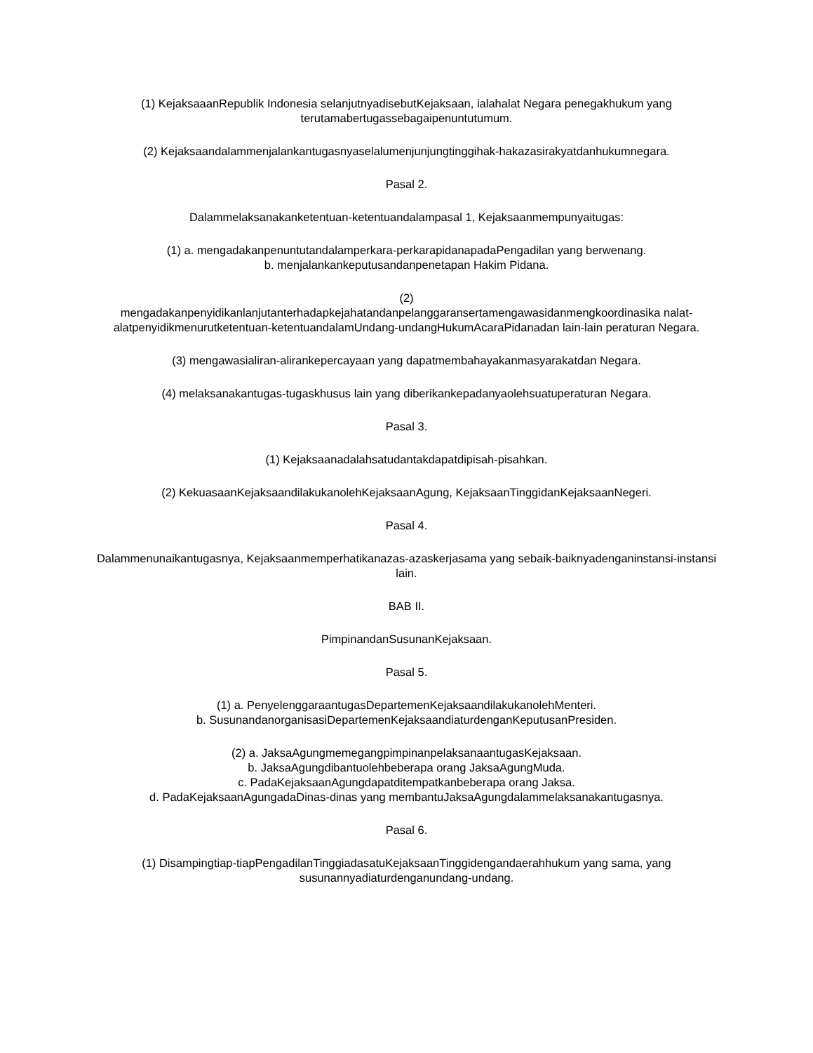(1) KejaksaaanRepublik Indonesia selanjutnyadisebutKejaksaan, ialahalat Negara penegakhukum yang terutamabertugassebagaipenuntutumum.
(2) Kejaksaandalammenjalankantugasnyaselalumenjunjungtinggihak-hakazasirakyatdanhukumnegara.
Pasal 2.
Dalammelaksanakanketentuan-ketentuandalampasal 1, Kejaksaanmempunyaitugas:
(1) a. mengadakanpenuntutandalamperkara-perkarapidanapadaPengadilan yang berwenang.
b. menjalankankeputusandanpenetapan Hakim Pidana.
(2)
mengadakanpenyidikanlanjutanterhadapkejahatandanpelanggaransertamengawasidanmengkoordinasika nalat-alatpenyidikmenurutketentuan-ketentuandalamUndang-undangHukumAcaraPidanadan lain-lain peraturan Negara.
(3) mengawasialiran-alirankepercayaan yang dapatmembahayakanmasyarakatdan Negara.
(4) melaksanakantugas-tugaskhusus lain yang diberikankepadanyaolehsuatuperaturan Negara.
Pasal 3.
(1) Kejaksaanadalahsatudantakdapatdipisah-pisahkan.
(2) KekuasaanKejaksaandilakukanolehKejaksaanAgung, KejaksaanTinggidanKejaksaanNegeri.
Pasal 4.
Dalammenunaikantugasnya, Kejaksaanmemperhatikanazas-azaskerjasama yang sebaik-baiknyadenganinstansi-instansi lain.
BAB II.
PimpinandanSusunanKejaksaan.
Pasal 5.
(1) a. PenyelenggaraantugasDepartemenKejaksaandilakukanolehMenteri.
b. SusunandanorganisasiDepartemenKejaksaandiaturdenganKeputusanPresiden.
(2) a. JaksaAgungmemegangpimpinanpelaksanaantugasKejaksaan.
b. JaksaAgungdibantuolehbeberapa orang JaksaAgungMuda.
c. PadaKejaksaanAgungdapatditempatkanbeberapa orang Jaksa.
d. PadaKejaksaanAgungadaDinas-dinas yang membantuJaksaAgungdalammelaksanakantugasnya.
Pasal 6.
(1) Disampingtiap-tiapPengadilanTinggiadasatuKejaksaanTinggidengandaerahhukum yang sama, yang susunannyadiaturdenganundang-undang.